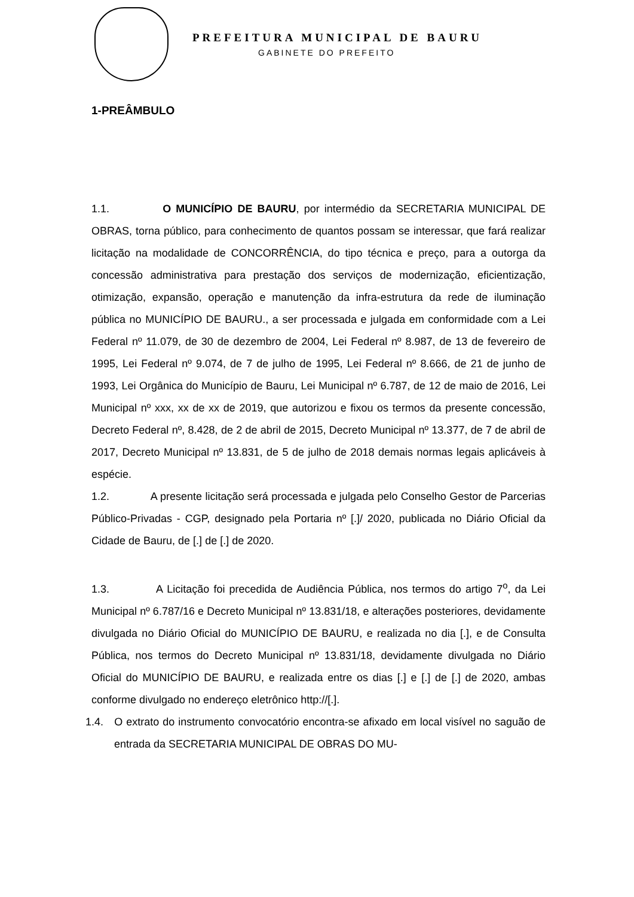PREFEITURA MUNICIPAL DE BAURU
GABINETE DO PREFEITO
1-PREÂMBULO
1.1. O MUNICÍPIO DE BAURU, por intermédio da SECRETARIA MUNICIPAL DE OBRAS, torna público, para conhecimento de quantos possam se interessar, que fará realizar licitação na modalidade de CONCORRÊNCIA, do tipo técnica e preço, para a outorga da concessão administrativa para prestação dos serviços de modernização, eficientização, otimização, expansão, operação e manutenção da infra-estrutura da rede de iluminação pública no MUNICÍPIO DE BAURU., a ser processada e julgada em conformidade com a Lei Federal nº 11.079, de 30 de dezembro de 2004, Lei Federal nº 8.987, de 13 de fevereiro de 1995, Lei Federal nº 9.074, de 7 de julho de 1995, Lei Federal nº 8.666, de 21 de junho de 1993, Lei Orgânica do Município de Bauru, Lei Municipal nº 6.787, de 12 de maio de 2016, Lei Municipal nº xxx, xx de xx de 2019, que autorizou e fixou os termos da presente concessão, Decreto Federal nº, 8.428, de 2 de abril de 2015, Decreto Municipal nº 13.377, de 7 de abril de 2017, Decreto Municipal nº 13.831, de 5 de julho de 2018 demais normas legais aplicáveis à espécie.
1.2. A presente licitação será processada e julgada pelo Conselho Gestor de Parcerias Público-Privadas - CGP, designado pela Portaria nº [.]/ 2020, publicada no Diário Oficial da Cidade de Bauru, de [.] de [.] de 2020.
1.3. A Licitação foi precedida de Audiência Pública, nos termos do artigo 7<sup>o</sup>, da Lei Municipal nº 6.787/16 e Decreto Municipal nº 13.831/18, e alterações posteriores, devidamente divulgada no Diário Oficial do MUNICÍPIO DE BAURU, e realizada no dia [.], e de Consulta Pública, nos termos do Decreto Municipal nº 13.831/18, devidamente divulgada no Diário Oficial do MUNICÍPIO DE BAURU, e realizada entre os dias [.] e [.] de [.] de 2020, ambas conforme divulgado no endereço eletrônico http://[.].
1.4. O extrato do instrumento convocatório encontra-se afixado em local visível no saguão de entrada da SECRETARIA MUNICIPAL DE OBRAS DO MU-